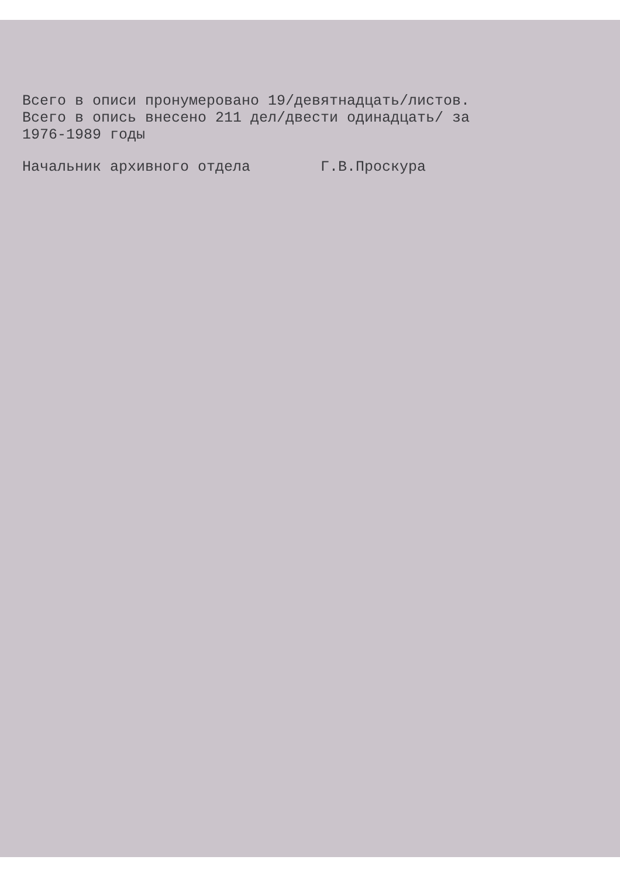Всего в описи пронумеровано 19/девятнадцать/листов.
Всего в опись внесено 211 дел/двести одинадцать/ за
1976-1989 годы
Начальник архивного отдела Г.В.Проскура